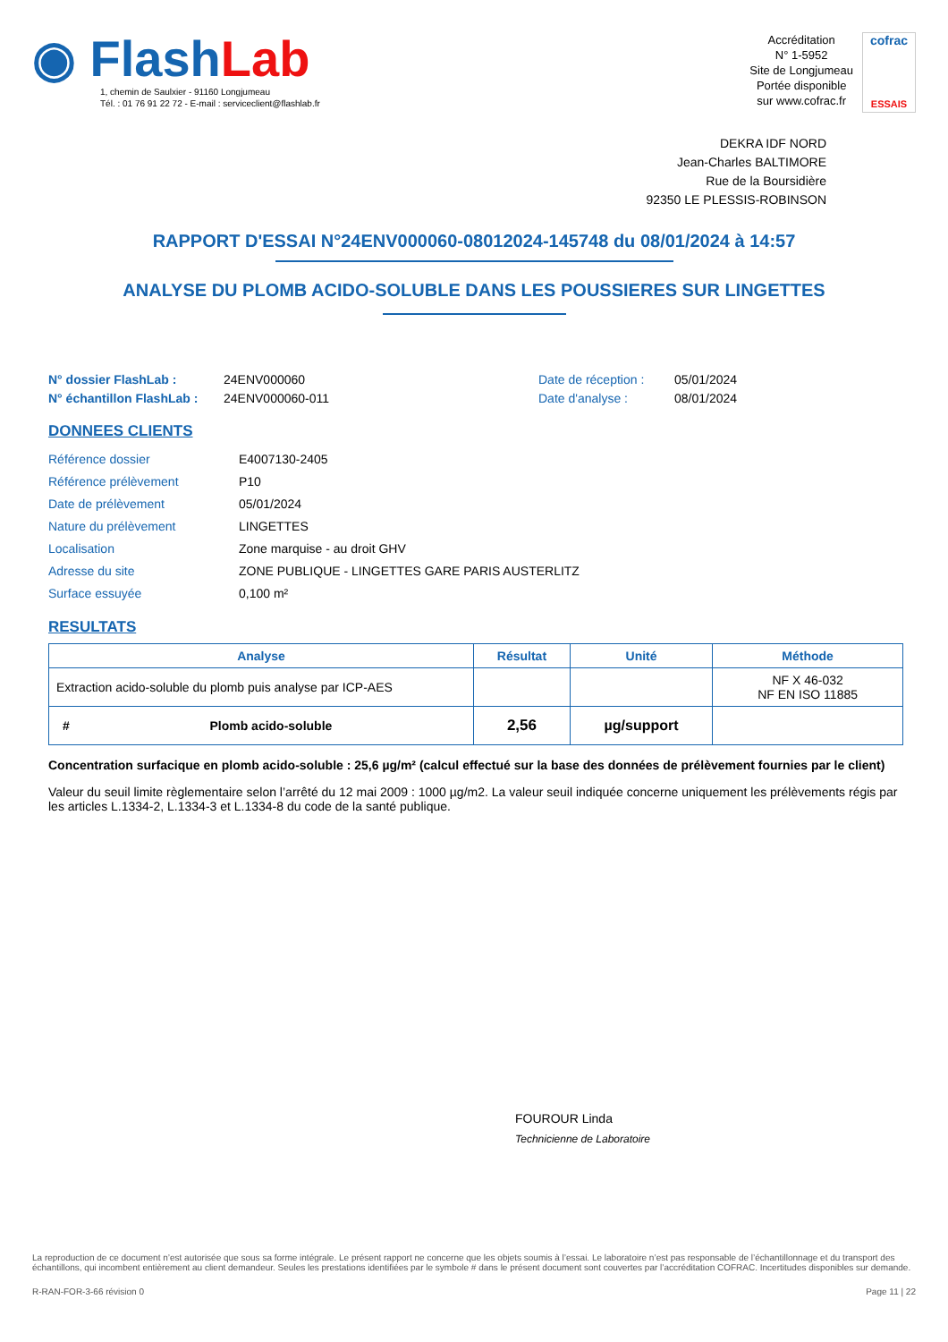◉ Flash Lab
1, chemin de Saulxier - 91160 Longjumeau
Tél. : 01 76 91 22 72 - E-mail : serviceclient@flashlab.fr
Accréditation
N° 1-5952
Site de Longjumeau
Portée disponible
sur www.cofrac.fr
cofrac
ESSAIS
DEKRA IDF NORD
Jean-Charles BALTIMORE
Rue de la Boursidière
92350 LE PLESSIS-ROBINSON
RAPPORT D'ESSAI N°24ENV000060-08012024-145748 du 08/01/2024 à 14:57
ANALYSE DU PLOMB ACIDO-SOLUBLE DANS LES POUSSIERES SUR LINGETTES
N° dossier FlashLab :
N° échantillon FlashLab :
24ENV000060
24ENV000060-011
Date de réception :
Date d'analyse :
05/01/2024
08/01/2024
DONNEES CLIENTS
| Référence dossier | E4007130-2405 |
| Référence prélèvement | P10 |
| Date de prélèvement | 05/01/2024 |
| Nature du prélèvement | LINGETTES |
| Localisation | Zone marquise - au droit GHV |
| Adresse du site | ZONE PUBLIQUE - LINGETTES GARE PARIS AUSTERLITZ |
| Surface essuyée | 0,100 m² |
RESULTATS
| Analyse | Résultat | Unité | Méthode |
| --- | --- | --- | --- |
| Extraction acido-soluble du plomb puis analyse par ICP-AES | | | NF X 46-032 NF EN ISO 11885 |
| # Plomb acido-soluble | 2,56 | µg/support | |
Concentration surfacique en plomb acido-soluble : 25,6 µg/m² (calcul effectué sur la base des données de prélèvement fournies par le client)
Valeur du seuil limite règlementaire selon l’arrêté du 12 mai 2009 : 1000 µg/m2. La valeur seuil indiquée concerne uniquement les prélèvements régis par les articles L.1334-2, L.1334-3 et L.1334-8 du code de la santé publique.
FOUROUR Linda
Technicienne de Laboratoire
La reproduction de ce document n’est autorisée que sous sa forme intégrale. Le présent rapport ne concerne que les objets soumis à l’essai. Le laboratoire n’est pas responsable de l’échantillonnage et du transport des échantillons, qui incombent entièrement au client demandeur. Seules les prestations identifiées par le symbole # dans le présent document sont couvertes par l’accréditation COFRAC. Incertitudes disponibles sur demande.
R-RAN-FOR-3-66 révision 0 Page 11 | 22